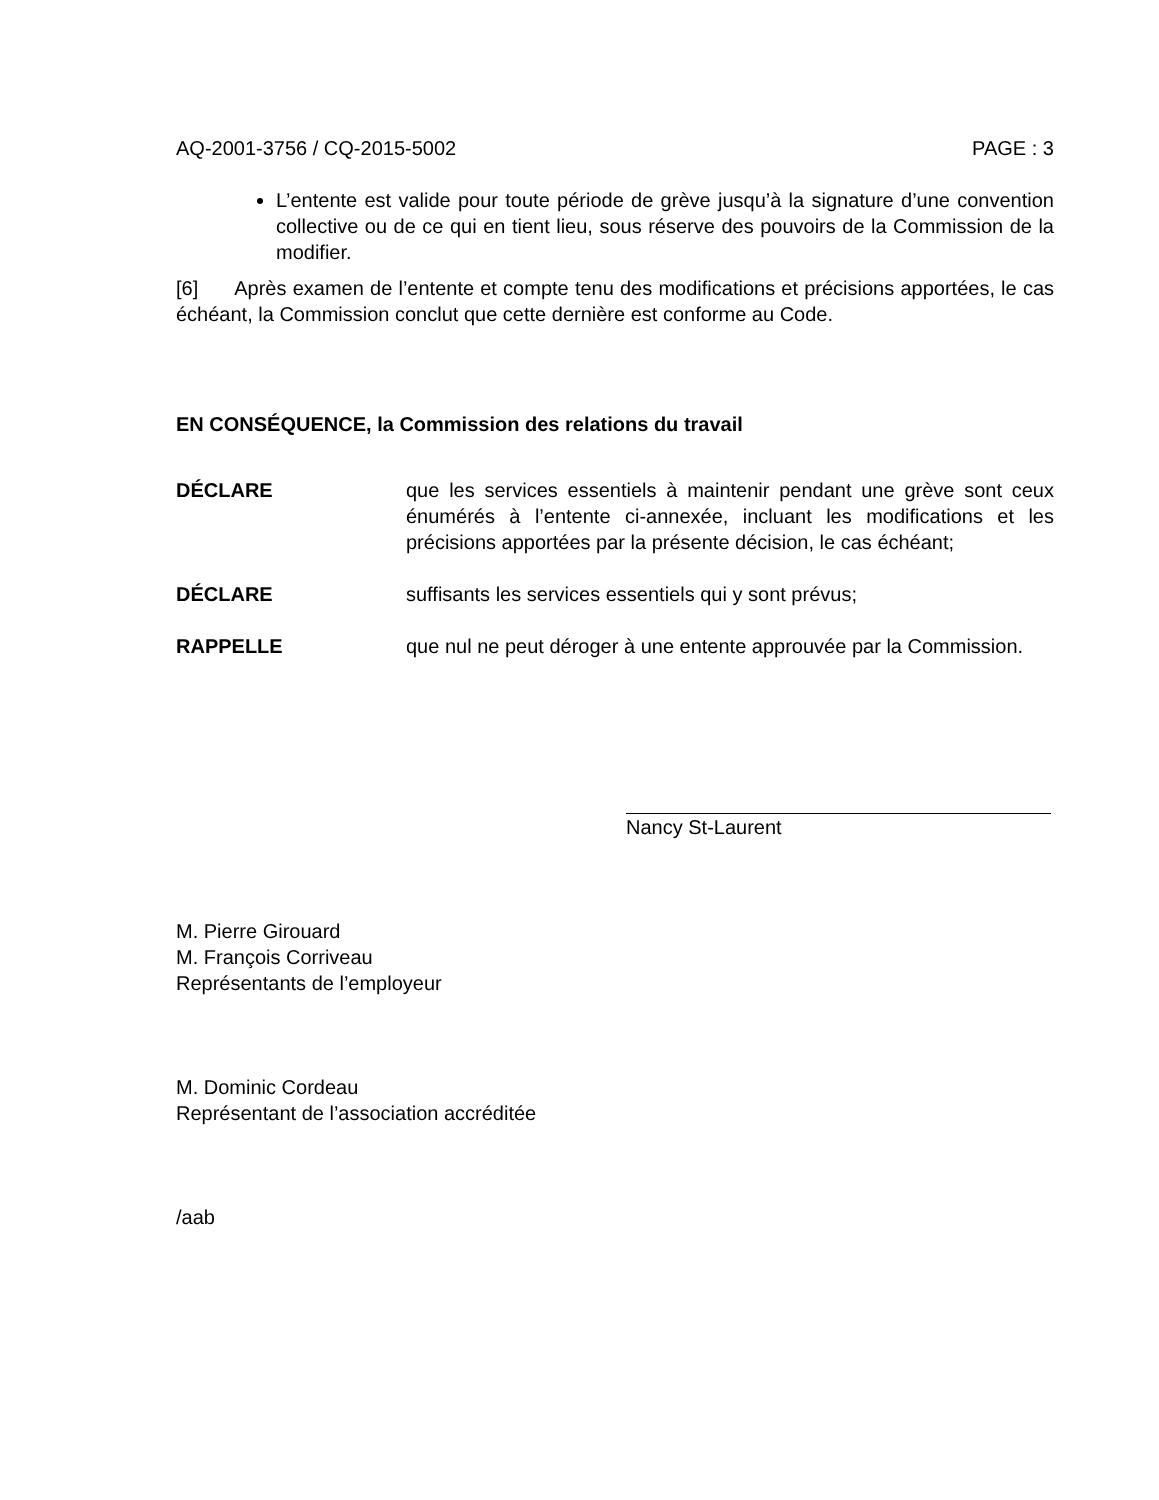AQ-2001-3756 / CQ-2015-5002 PAGE : 3
L’entente est valide pour toute période de grève jusqu’à la signature d’une convention collective ou de ce qui en tient lieu, sous réserve des pouvoirs de la Commission de la modifier.
[6] Après examen de l’entente et compte tenu des modifications et précisions apportées, le cas échéant, la Commission conclut que cette dernière est conforme au Code.
EN CONSÉQUENCE, la Commission des relations du travail
DÉCLARE que les services essentiels à maintenir pendant une grève sont ceux énumérés à l’entente ci-annexée, incluant les modifications et les précisions apportées par la présente décision, le cas échéant;
DÉCLARE suffisants les services essentiels qui y sont prévus;
RAPPELLE que nul ne peut déroger à une entente approuvée par la Commission.
Nancy St-Laurent
M. Pierre Girouard
M. François Corriveau
Représentants de l’employeur
M. Dominic Cordeau
Représentant de l’association accréditée
/aab